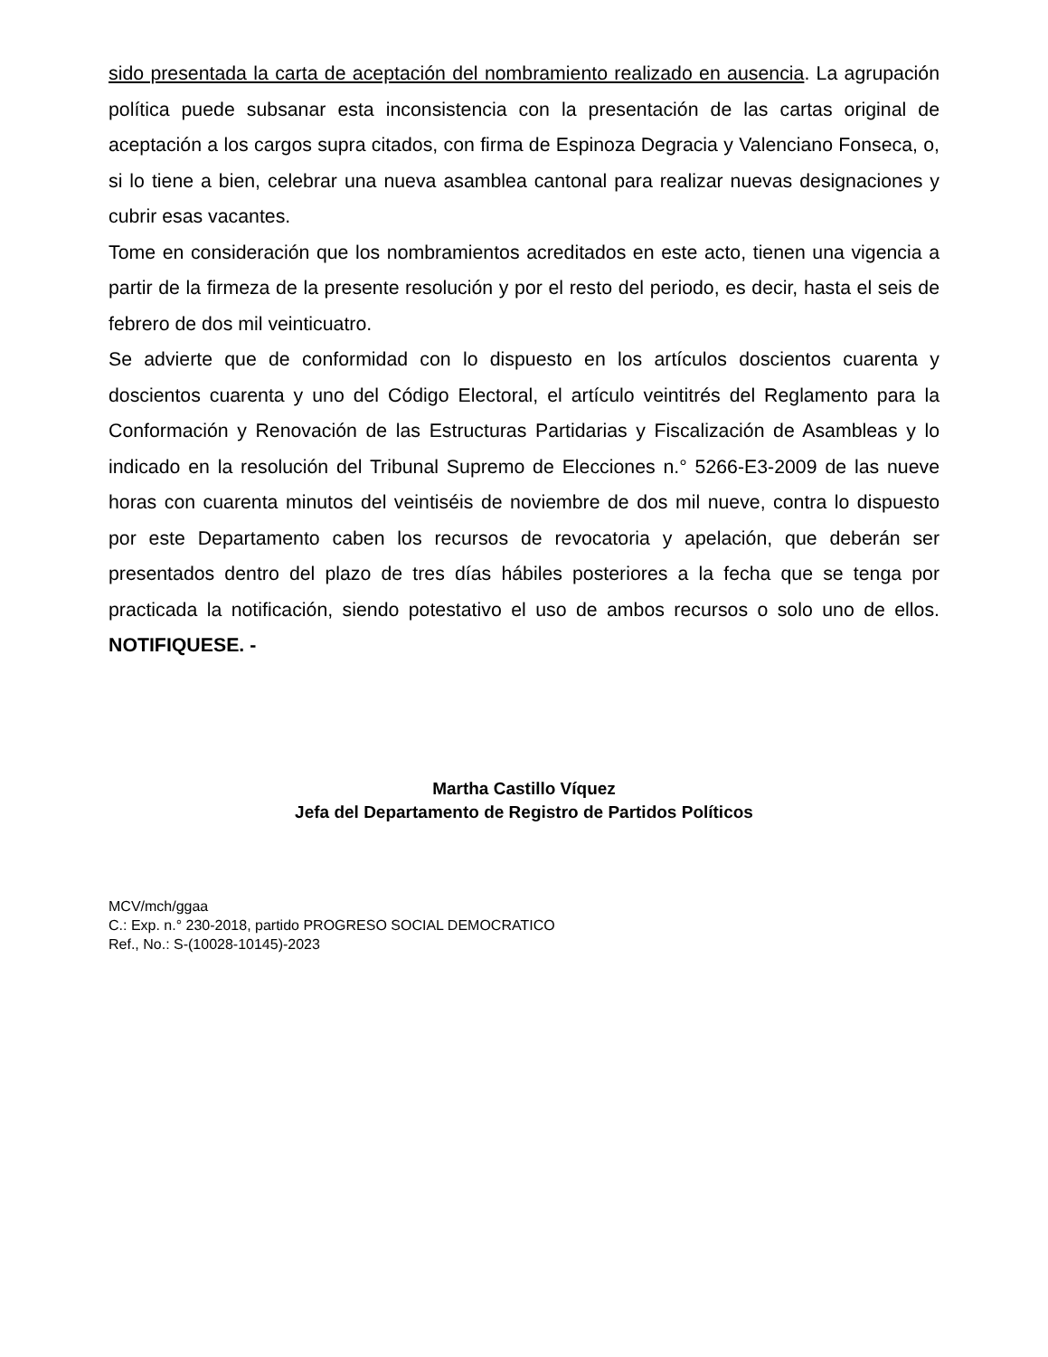sido presentada la carta de aceptación del nombramiento realizado en ausencia. La agrupación política puede subsanar esta inconsistencia con la presentación de las cartas original de aceptación a los cargos supra citados, con firma de Espinoza Degracia y Valenciano Fonseca, o, si lo tiene a bien, celebrar una nueva asamblea cantonal para realizar nuevas designaciones y cubrir esas vacantes.
Tome en consideración que los nombramientos acreditados en este acto, tienen una vigencia a partir de la firmeza de la presente resolución y por el resto del periodo, es decir, hasta el seis de febrero de dos mil veinticuatro.
Se advierte que de conformidad con lo dispuesto en los artículos doscientos cuarenta y doscientos cuarenta y uno del Código Electoral, el artículo veintitrés del Reglamento para la Conformación y Renovación de las Estructuras Partidarias y Fiscalización de Asambleas y lo indicado en la resolución del Tribunal Supremo de Elecciones n.° 5266-E3-2009 de las nueve horas con cuarenta minutos del veintiséis de noviembre de dos mil nueve, contra lo dispuesto por este Departamento caben los recursos de revocatoria y apelación, que deberán ser presentados dentro del plazo de tres días hábiles posteriores a la fecha que se tenga por practicada la notificación, siendo potestativo el uso de ambos recursos o solo uno de ellos. NOTIFIQUESE. -
Martha Castillo Víquez
Jefa del Departamento de Registro de Partidos Políticos
MCV/mch/ggaa
C.: Exp. n.° 230-2018, partido PROGRESO SOCIAL DEMOCRATICO
Ref., No.: S-(10028-10145)-2023